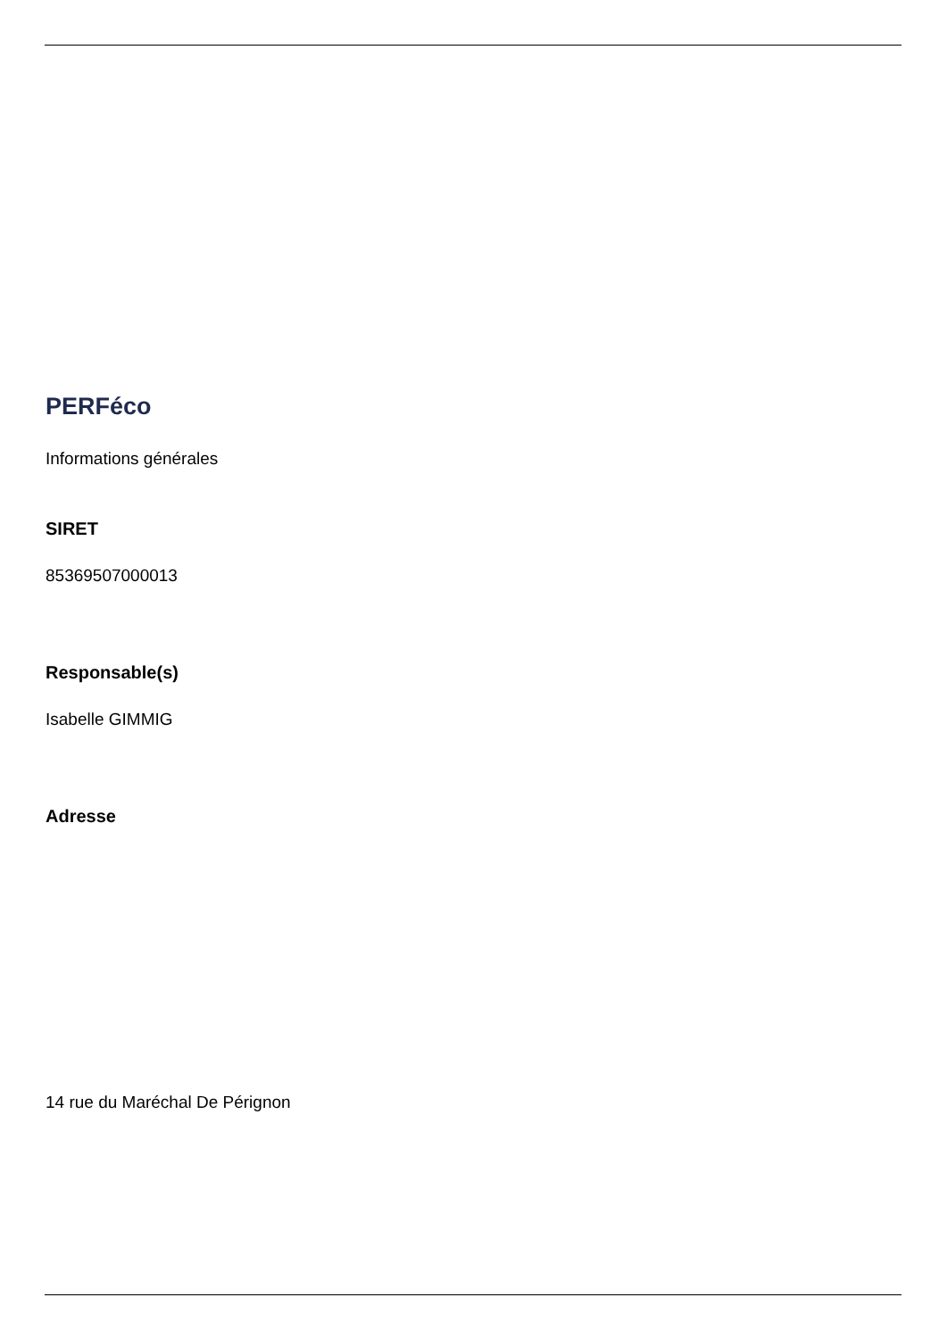PERFéco
Informations générales
SIRET
85369507000013
Responsable(s)
Isabelle GIMMIG
Adresse
14 rue du Maréchal De Pérignon